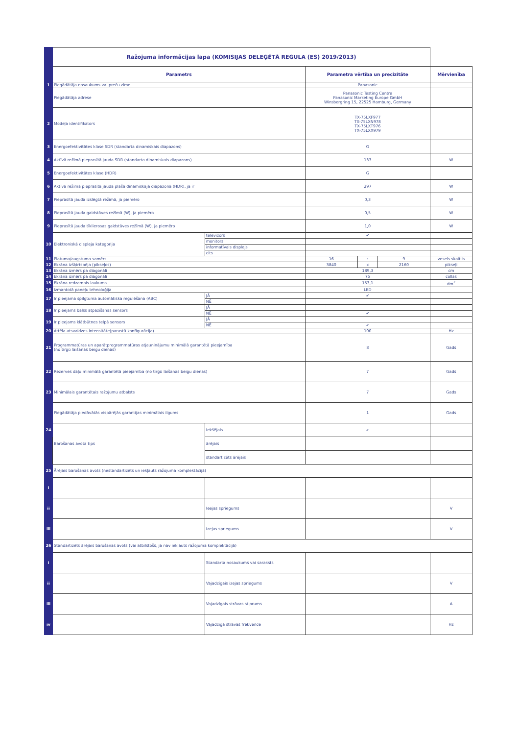| | Ražojuma informācijas lapa (KOMISIJAS DELEĢĒTĀ REGULA (ES) 2019/2013) | | | | | |
| | Parametrs | | Parametra vērtība un precizitāte | | | Mērvienība |
| 1 | Piegādātāja nosaukums vai preču zīme | | Panasonic | | | |
| | Piegādātāja adrese | | Panasonic Testing Centre Panasonic Marketing Europe GmbH Winsbergring 15, 22525 Hamburg, Germany | | | |
| 2 | Modeļa identifikators | | TX-75LXF977 TX-75LXN978 TX-75LXT976 TX-75LXX979 | | | |
| 3 | Energoefektivitātes klase SDR (standarta dinamiskais diapazons) | | G | | | |
| 4 | Aktīvā režīmā pieprasītā jauda SDR (standarta dinamiskais diapazons) | | 133 | | | W |
| 5 | Energoefektivitātes klase (HDR) | | G | | | |
| 6 | Aktīvā režīmā pieprasītā jauda plašā dinamiskajā diapazonā (HDR), ja ir | | 297 | | | W |
| 7 | Pieprasītā jauda izslēgtā režīmā, ja piemēro | | 0,3 | | | W |
| 8 | Pieprasītā jauda gaidstāves režīmā (W), ja piemēro | | 0,5 | | | W |
| 9 | Pieprasītā jauda tīklierosas gaidstāves režīmā (W), ja piemēro | | 1,0 | | | W |
| 10 | Elektroniskā displeja kategorija | televizors | ✔ | | | |
| | | monitors | | | | |
| | | informatīvais displejs | | | | |
| | | cits | | | | |
| 11 | Platuma/augstuma samērs | | 16 | : | 9 | vesels skaitlis |
| 12 | Ekrāna izšķirtspēja (pikseļos) | | 3840 | x | 2160 | pikseļi |
| 13 | Ekrāna izmērs pa diagonāli | | 189,3 | | | cm |
| 14 | Ekrāna izmērs pa diagonāli | | 75 | | | collas |
| 15 | Ekrāna redzamais laukums | | 153,1 | | | dm<sup>2</sup> |
| 16 | Izmantotā paneļu tehnoloģija | | LED | | | |
| 17 | Ir pieejama spilgtuma automātiska regulēšana (ABC) | JĀ | ✔ | | | |
| | | NĒ | | | | |
| 18 | Ir pieejams balss atpazīšanas sensors | JĀ | | | | |
| | | NĒ | ✔ | | | |
| 19 | Ir pieejams klātbūtnes telpā sensors | JĀ | | | | |
| | | NĒ | ✔ | | | |
| 20 | Attēla atsvaidzes intensitāte(parastā konfigurācija) | | 100 | | | Hz |
| 21 | Programmatūras un aparātprogrammatūras atjauninājumu minimālā garantētā pieejamība (no tirgū laišanas beigu dienas) | | 8 | | | Gads |
| 22 | Rezerves daļu minimālā garantētā pieejamība (no tirgū laišanas beigu dienas) | | 7 | | | Gads |
| 23 | Minimālais garantētais ražojumu atbalsts | | 7 | | | Gads |
| | Piegādātāja piedāvātās vispārējās garantijas minimālais ilgums | | 1 | | | Gads |
| 24 | Barošanas avota tips | Iekšējais | ✔ | | | |
| | | ārējais | | | | |
| | | standartizēts ārējais | | | | |
| 25 | Ārējais barošanas avots (nestandartizēts un iekļauts ražojuma komplektācijā) | | | | | |
| i | | | | | | |
| ii | | Ieejas spriegums | | | | V |
| iii | | Izejas spriegums | | | | V |
| 26 | Standartizēts ārējais barošanas avots (vai atbilstošs, ja nav iekļauts ražojuma komplektācijā) | | | | | |
| i | | Standarta nosaukums vai saraksts | | | | |
| ii | | Vajadzīgais izejas spriegums | | | | V |
| iii | | Vajadzīgais strāvas stiprums | | | | A |
| iv | | Vajadzīgā strāvas frekvence | | | | Hz |